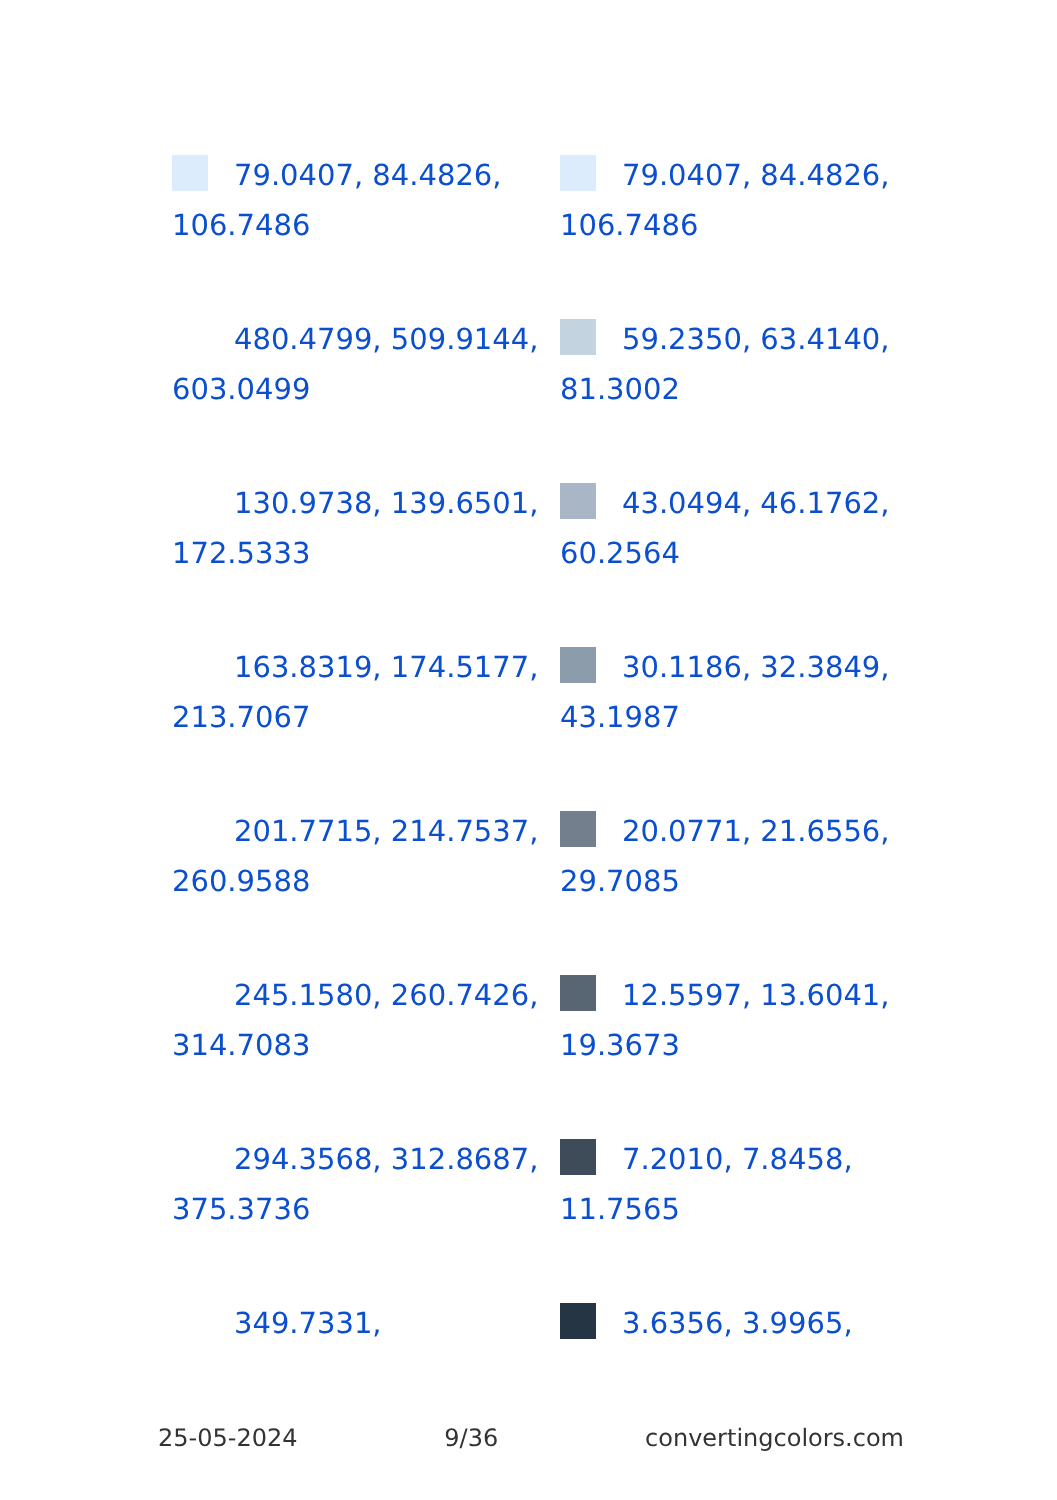79.0407, 84.4826, 106.7486
79.0407, 84.4826, 106.7486
480.4799, 509.9144, 603.0499
59.2350, 63.4140, 81.3002
130.9738, 139.6501, 172.5333
43.0494, 46.1762, 60.2564
163.8319, 174.5177, 213.7067
30.1186, 32.3849, 43.1987
201.7715, 214.7537, 260.9588
20.0771, 21.6556, 29.7085
245.1580, 260.7426, 314.7083
12.5597, 13.6041, 19.3673
294.3568, 312.8687, 375.3736
7.2010, 7.8458, 11.7565
349.7331,
3.6356, 3.9965,
25-05-2024 9/36 convertingcolors.com